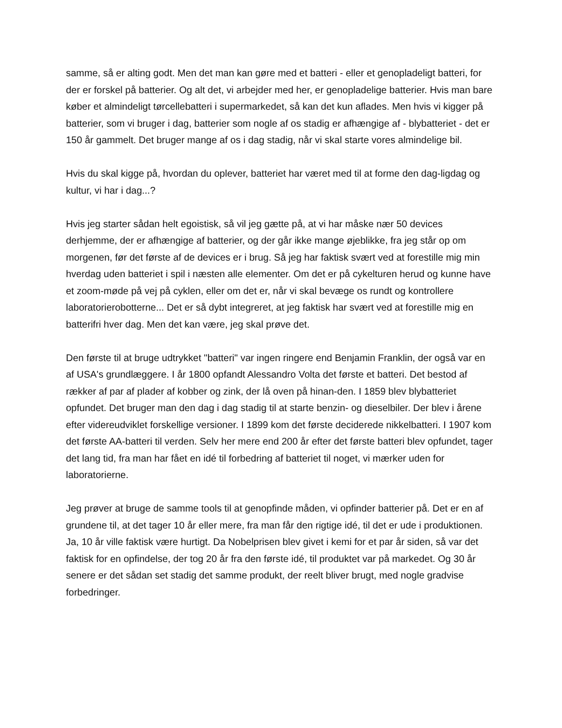samme, så er alting godt. Men det man kan gøre med et batteri - eller et genopladeligt batteri, for der er forskel på batterier. Og alt det, vi arbejder med her, er genopladelige batterier. Hvis man bare køber et almindeligt tørcellebatteri i supermarkedet, så kan det kun aflades. Men hvis vi kigger på batterier, som vi bruger i dag, batterier som nogle af os stadig er afhængige af - blybatteriet - det er 150 år gammelt. Det bruger mange af os i dag stadig, når vi skal starte vores almindelige bil.
Hvis du skal kigge på, hvordan du oplever, batteriet har været med til at forme den dag-ligdag og kultur, vi har i dag...?
Hvis jeg starter sådan helt egoistisk, så vil jeg gætte på, at vi har måske nær 50 devices derhjemme, der er afhængige af batterier, og der går ikke mange øjeblikke, fra jeg står op om morgenen, før det første af de devices er i brug. Så jeg har faktisk svært ved at forestille mig min hverdag uden batteriet i spil i næsten alle elementer. Om det er på cykelturen herud og kunne have et zoom-møde på vej på cyklen, eller om det er, når vi skal bevæge os rundt og kontrollere laboratorierobotterne... Det er så dybt integreret, at jeg faktisk har svært ved at forestille mig en batterifri hver dag. Men det kan være, jeg skal prøve det.
Den første til at bruge udtrykket "batteri" var ingen ringere end Benjamin Franklin, der også var en af USA's grundlæggere. I år 1800 opfandt Alessandro Volta det første et batteri. Det bestod af rækker af par af plader af kobber og zink, der lå oven på hinan-den. I 1859 blev blybatteriet opfundet. Det bruger man den dag i dag stadig til at starte benzin- og dieselbiler. Der blev i årene efter videreudviklet forskellige versioner. I 1899 kom det første deciderede nikkelbatteri. I 1907 kom det første AA-batteri til verden. Selv her mere end 200 år efter det første batteri blev opfundet, tager det lang tid, fra man har fået en idé til forbedring af batteriet til noget, vi mærker uden for laboratorierne.
Jeg prøver at bruge de samme tools til at genopfinde måden, vi opfinder batterier på. Det er en af grundene til, at det tager 10 år eller mere, fra man får den rigtige idé, til det er ude i produktionen. Ja, 10 år ville faktisk være hurtigt. Da Nobelprisen blev givet i kemi for et par år siden, så var det faktisk for en opfindelse, der tog 20 år fra den første idé, til produktet var på markedet. Og 30 år senere er det sådan set stadig det samme produkt, der reelt bliver brugt, med nogle gradvise forbedringer.